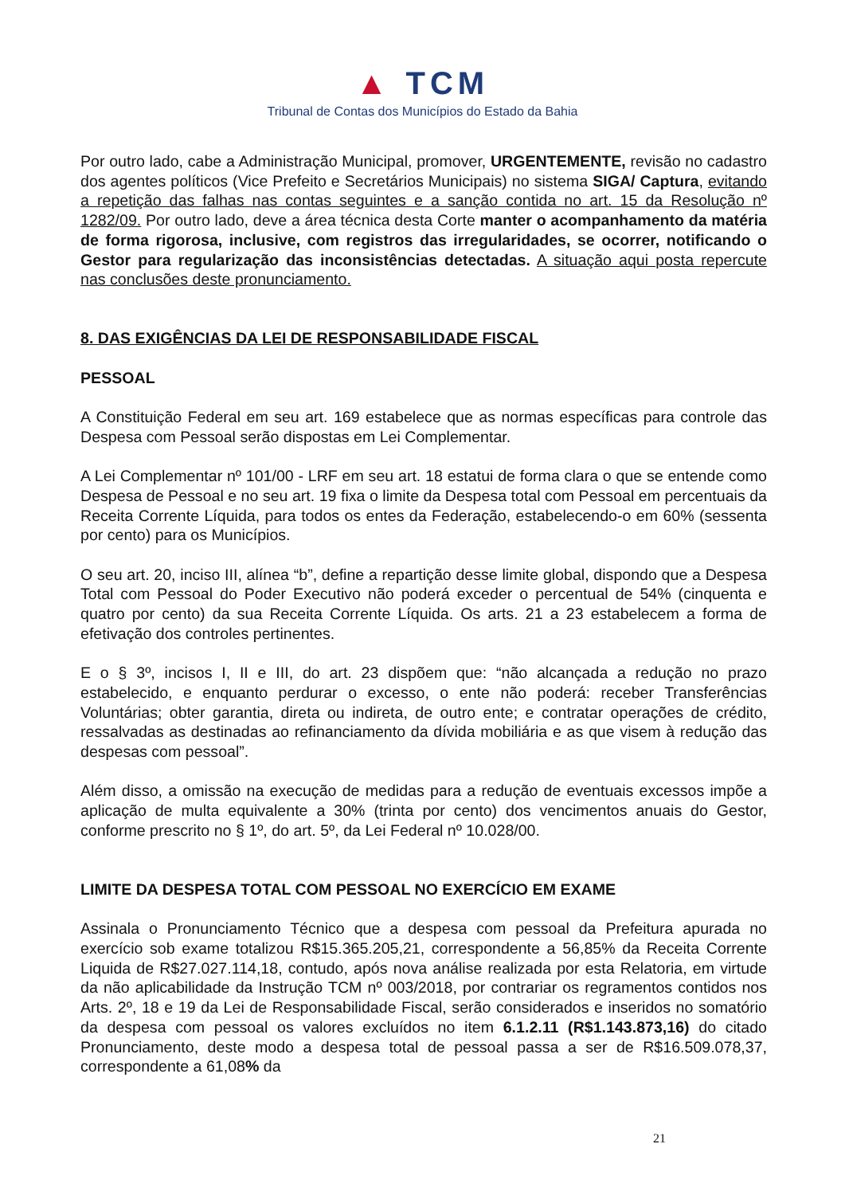▲ TCM
Tribunal de Contas dos Municípios do Estado da Bahia
Por outro lado, cabe a Administração Municipal, promover, URGENTEMENTE, revisão no cadastro dos agentes políticos (Vice Prefeito e Secretários Municipais) no sistema SIGA/ Captura, evitando a repetição das falhas nas contas seguintes e a sanção contida no art. 15 da Resolução nº 1282/09. Por outro lado, deve a área técnica desta Corte manter o acompanhamento da matéria de forma rigorosa, inclusive, com registros das irregularidades, se ocorrer, notificando o Gestor para regularização das inconsistências detectadas. A situação aqui posta repercute nas conclusões deste pronunciamento.
8. DAS EXIGÊNCIAS DA LEI DE RESPONSABILIDADE FISCAL
PESSOAL
A Constituição Federal em seu art. 169 estabelece que as normas específicas para controle das Despesa com Pessoal serão dispostas em Lei Complementar.
A Lei Complementar nº 101/00 - LRF em seu art. 18 estatui de forma clara o que se entende como Despesa de Pessoal e no seu art. 19 fixa o limite da Despesa total com Pessoal em percentuais da Receita Corrente Líquida, para todos os entes da Federação, estabelecendo-o em 60% (sessenta por cento) para os Municípios.
O seu art. 20, inciso III, alínea “b”, define a repartição desse limite global, dispondo que a Despesa Total com Pessoal do Poder Executivo não poderá exceder o percentual de 54% (cinquenta e quatro por cento) da sua Receita Corrente Líquida. Os arts. 21 a 23 estabelecem a forma de efetivação dos controles pertinentes.
E o § 3º, incisos I, II e III, do art. 23 dispõem que: “não alcançada a redução no prazo estabelecido, e enquanto perdurar o excesso, o ente não poderá: receber Transferências Voluntárias; obter garantia, direta ou indireta, de outro ente; e contratar operações de crédito, ressalvadas as destinadas ao refinanciamento da dívida mobiliária e as que visem à redução das despesas com pessoal”.
Além disso, a omissão na execução de medidas para a redução de eventuais excessos impõe a aplicação de multa equivalente a 30% (trinta por cento) dos vencimentos anuais do Gestor, conforme prescrito no § 1º, do art. 5º, da Lei Federal nº 10.028/00.
LIMITE DA DESPESA TOTAL COM PESSOAL NO EXERCÍCIO EM EXAME
Assinala o Pronunciamento Técnico que a despesa com pessoal da Prefeitura apurada no exercício sob exame totalizou R$15.365.205,21, correspondente a 56,85% da Receita Corrente Liquida de R$27.027.114,18, contudo, após nova análise realizada por esta Relatoria, em virtude da não aplicabilidade da Instrução TCM nº 003/2018, por contrariar os regramentos contidos nos Arts. 2º, 18 e 19 da Lei de Responsabilidade Fiscal, serão considerados e inseridos no somatório da despesa com pessoal os valores excluídos no item 6.1.2.11 (R$1.143.873,16) do citado Pronunciamento, deste modo a despesa total de pessoal passa a ser de R$16.509.078,37, correspondente a 61,08% da
21